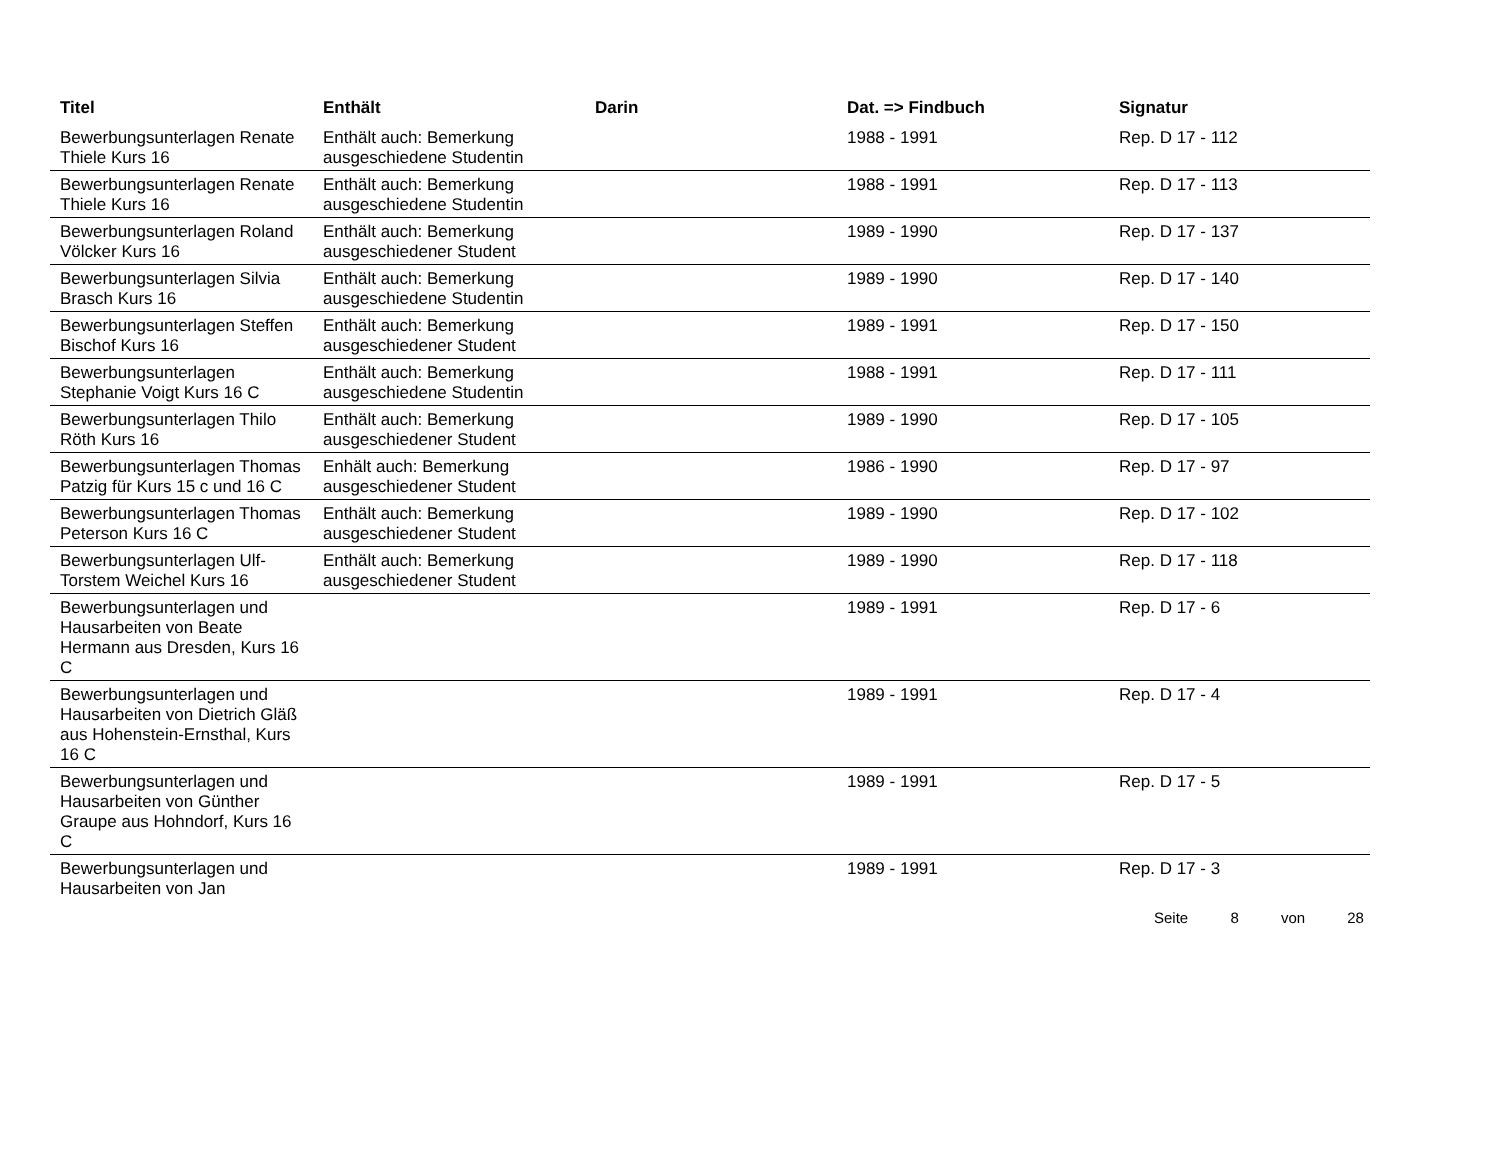| Titel | Enthält | Darin | Dat. => Findbuch | Signatur |
| --- | --- | --- | --- | --- |
| Bewerbungsunterlagen Renate Thiele Kurs 16 | Enthält auch: Bemerkung ausgeschiedene Studentin | | 1988 - 1991 | Rep. D 17 - 112 |
| Bewerbungsunterlagen Renate Thiele Kurs 16 | Enthält auch: Bemerkung ausgeschiedene Studentin | | 1988 - 1991 | Rep. D 17 - 113 |
| Bewerbungsunterlagen Roland Völcker Kurs 16 | Enthält auch: Bemerkung ausgeschiedener Student | | 1989 - 1990 | Rep. D 17 - 137 |
| Bewerbungsunterlagen Silvia Brasch Kurs 16 | Enthält auch: Bemerkung ausgeschiedene Studentin | | 1989 - 1990 | Rep. D 17 - 140 |
| Bewerbungsunterlagen Steffen Bischof Kurs 16 | Enthält auch: Bemerkung ausgeschiedener Student | | 1989 - 1991 | Rep. D 17 - 150 |
| Bewerbungsunterlagen Stephanie Voigt Kurs 16 C | Enthält auch: Bemerkung ausgeschiedene Studentin | | 1988 - 1991 | Rep. D 17 - 111 |
| Bewerbungsunterlagen Thilo Röth Kurs 16 | Enthält auch: Bemerkung ausgeschiedener Student | | 1989 - 1990 | Rep. D 17 - 105 |
| Bewerbungsunterlagen Thomas Patzig für Kurs 15 c und 16 C | Enhält auch: Bemerkung ausgeschiedener Student | | 1986 - 1990 | Rep. D 17 - 97 |
| Bewerbungsunterlagen Thomas Peterson Kurs 16 C | Enthält auch: Bemerkung ausgeschiedener Student | | 1989 - 1990 | Rep. D 17 - 102 |
| Bewerbungsunterlagen Ulf-Torstem Weichel Kurs 16 | Enthält auch: Bemerkung ausgeschiedener Student | | 1989 - 1990 | Rep. D 17 - 118 |
| Bewerbungsunterlagen und Hausarbeiten von Beate Hermann aus Dresden, Kurs 16 C | | | 1989 - 1991 | Rep. D 17 - 6 |
| Bewerbungsunterlagen und Hausarbeiten von Dietrich Gläß aus Hohenstein-Ernsthal, Kurs 16 C | | | 1989 - 1991 | Rep. D 17 - 4 |
| Bewerbungsunterlagen und Hausarbeiten von Günther Graupe aus Hohndorf, Kurs 16 C | | | 1989 - 1991 | Rep. D 17 - 5 |
| Bewerbungsunterlagen und Hausarbeiten von Jan | | | 1989 - 1991 | Rep. D 17 - 3 |
Seite 8 von 28